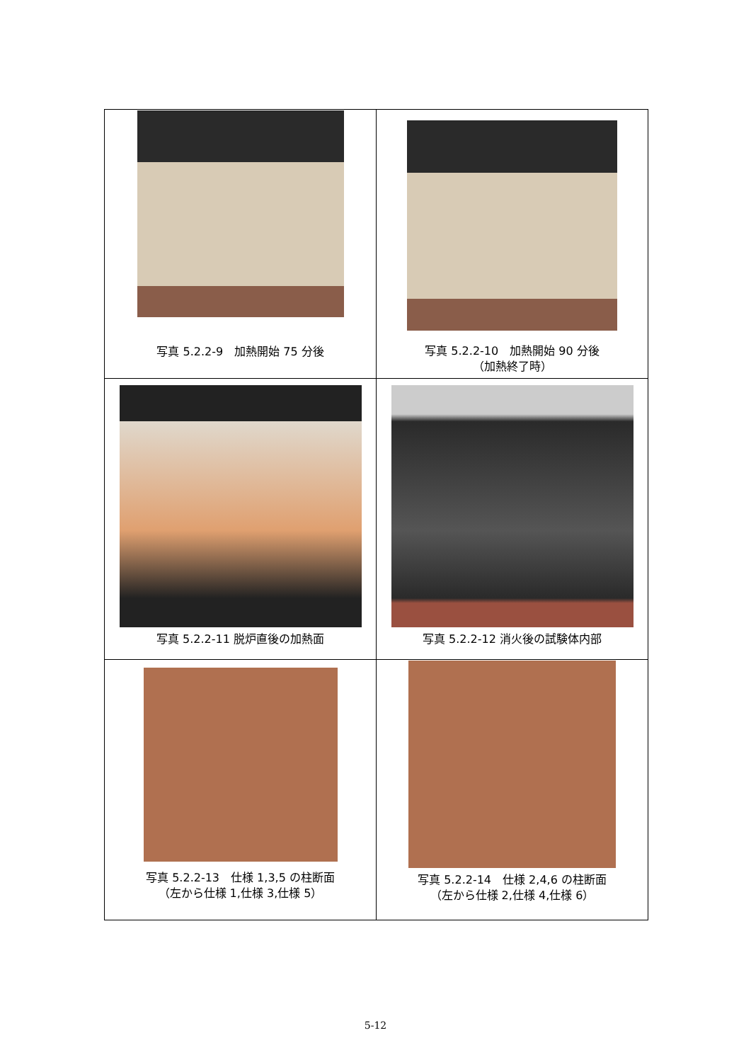| 写真 5.2.2-9 加熱開始 75 分後 | 写真 5.2.2-10 加熱開始 90 分後 （加熱終了時） |
| 写真 5.2.2-11 脱炉直後の加熱面 | 写真 5.2.2-12 消火後の試験体内部 |
| 写真 5.2.2-13 仕様 1,3,5 の柱断面 （左から仕様 1,仕様 3,仕様 5） | 写真 5.2.2-14 仕様 2,4,6 の柱断面 （左から仕様 2,仕様 4,仕様 6） |
5-12